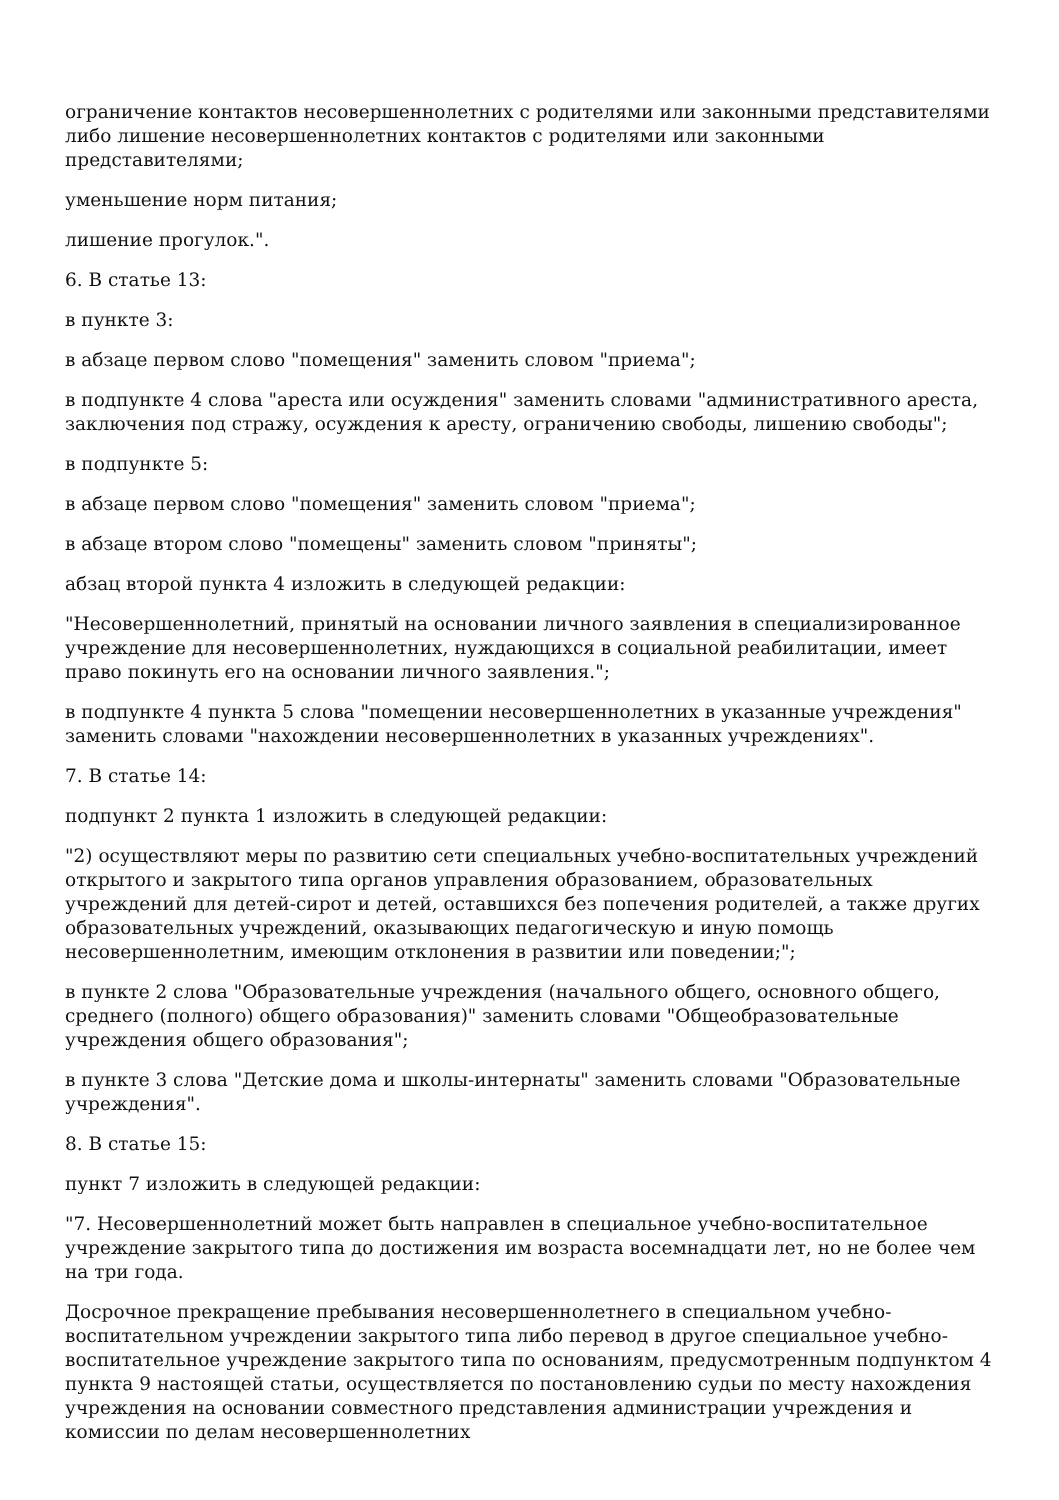ограничение контактов несовершеннолетних с родителями или законными представителями либо лишение несовершеннолетних контактов с родителями или законными представителями;
уменьшение норм питания;
лишение прогулок.".
6. В статье 13:
в пункте 3:
в абзаце первом слово "помещения" заменить словом "приема";
в подпункте 4 слова "ареста или осуждения" заменить словами "административного ареста, заключения под стражу, осуждения к аресту, ограничению свободы, лишению свободы";
в подпункте 5:
в абзаце первом слово "помещения" заменить словом "приема";
в абзаце втором слово "помещены" заменить словом "приняты";
абзац второй пункта 4 изложить в следующей редакции:
"Несовершеннолетний, принятый на основании личного заявления в специализированное учреждение для несовершеннолетних, нуждающихся в социальной реабилитации, имеет право покинуть его на основании личного заявления.";
в подпункте 4 пункта 5 слова "помещении несовершеннолетних в указанные учреждения" заменить словами "нахождении несовершеннолетних в указанных учреждениях".
7. В статье 14:
подпункт 2 пункта 1 изложить в следующей редакции:
"2) осуществляют меры по развитию сети специальных учебно-воспитательных учреждений открытого и закрытого типа органов управления образованием, образовательных учреждений для детей-сирот и детей, оставшихся без попечения родителей, а также других образовательных учреждений, оказывающих педагогическую и иную помощь несовершеннолетним, имеющим отклонения в развитии или поведении;";
в пункте 2 слова "Образовательные учреждения (начального общего, основного общего, среднего (полного) общего образования)" заменить словами "Общеобразовательные учреждения общего образования";
в пункте 3 слова "Детские дома и школы-интернаты" заменить словами "Образовательные учреждения".
8. В статье 15:
пункт 7 изложить в следующей редакции:
"7. Несовершеннолетний может быть направлен в специальное учебно-воспитательное учреждение закрытого типа до достижения им возраста восемнадцати лет, но не более чем на три года.
Досрочное прекращение пребывания несовершеннолетнего в специальном учебно-воспитательном учреждении закрытого типа либо перевод в другое специальное учебно-воспитательное учреждение закрытого типа по основаниям, предусмотренным подпунктом 4 пункта 9 настоящей статьи, осуществляется по постановлению судьи по месту нахождения учреждения на основании совместного представления администрации учреждения и комиссии по делам несовершеннолетних